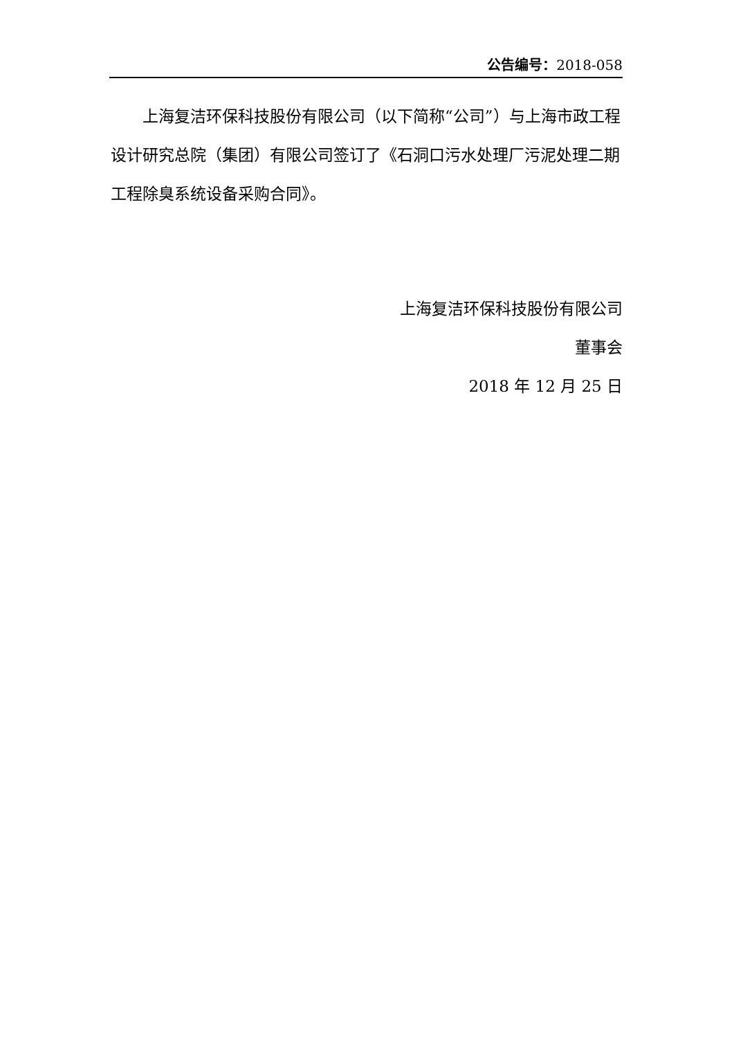公告编号：2018-058
上海复洁环保科技股份有限公司（以下简称“公司”）与上海市政工程设计研究总院（集团）有限公司签订了《石洞口污水处理厂污泥处理二期工程除臭系统设备采购合同》。
上海复洁环保科技股份有限公司
董事会
2018 年 12 月 25 日